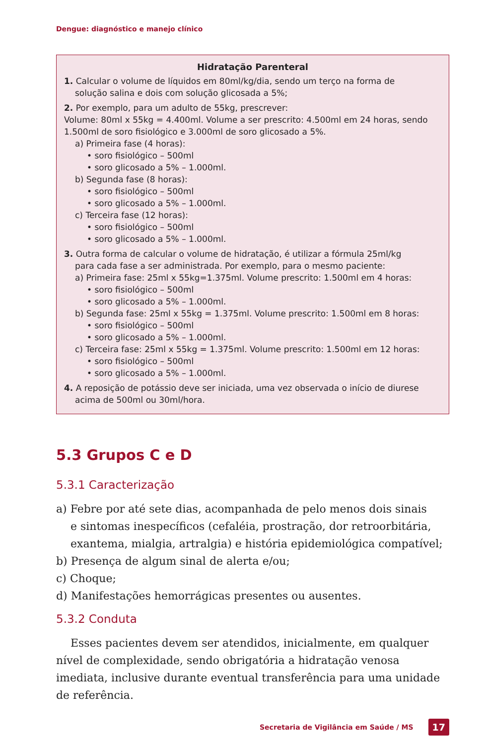Dengue: diagnóstico e manejo clínico
Hidratação Parenteral
1. Calcular o volume de líquidos em 80ml/kg/dia, sendo um terço na forma de
solução salina e dois com solução glicosada a 5%;
2. Por exemplo, para um adulto de 55kg, prescrever:
Volume: 80ml x 55kg = 4.400ml. Volume a ser prescrito: 4.500ml em 24 horas, sendo 1.500ml de soro fisiológico e 3.000ml de soro glicosado a 5%.
a) Primeira fase (4 horas):
• soro fisiológico – 500ml
• soro glicosado a 5% – 1.000ml.
b) Segunda fase (8 horas):
• soro fisiológico – 500ml
• soro glicosado a 5% – 1.000ml.
c) Terceira fase (12 horas):
• soro fisiológico – 500ml
• soro glicosado a 5% – 1.000ml.
3. Outra forma de calcular o volume de hidratação, é utilizar a fórmula 25ml/kg
para cada fase a ser administrada. Por exemplo, para o mesmo paciente:
a) Primeira fase: 25ml x 55kg=1.375ml. Volume prescrito: 1.500ml em 4 horas:
• soro fisiológico – 500ml
• soro glicosado a 5% – 1.000ml.
b) Segunda fase: 25ml x 55kg = 1.375ml. Volume prescrito: 1.500ml em 8 horas:
• soro fisiológico – 500ml
• soro glicosado a 5% – 1.000ml.
c) Terceira fase: 25ml x 55kg = 1.375ml. Volume prescrito: 1.500ml em 12 horas:
• soro fisiológico – 500ml
• soro glicosado a 5% – 1.000ml.
4. A reposição de potássio deve ser iniciada, uma vez observada o início de diurese
acima de 500ml ou 30ml/hora.
5.3 Grupos C e D
5.3.1 Caracterização
a) Febre por até sete dias, acompanhada de pelo menos dois sinais
e sintomas inespecíficos (cefaléia, prostração, dor retroorbitária,
exantema, mialgia, artralgia) e história epidemiológica compatível;
b) Presença de algum sinal de alerta e/ou;
c) Choque;
d) Manifestações hemorrágicas presentes ou ausentes.
5.3.2 Conduta
Esses pacientes devem ser atendidos, inicialmente, em qualquer nível de complexidade, sendo obrigatória a hidratação venosa imediata, inclusive durante eventual transferência para uma unidade de referência.
Secretaria de Vigilância em Saúde / MS 17